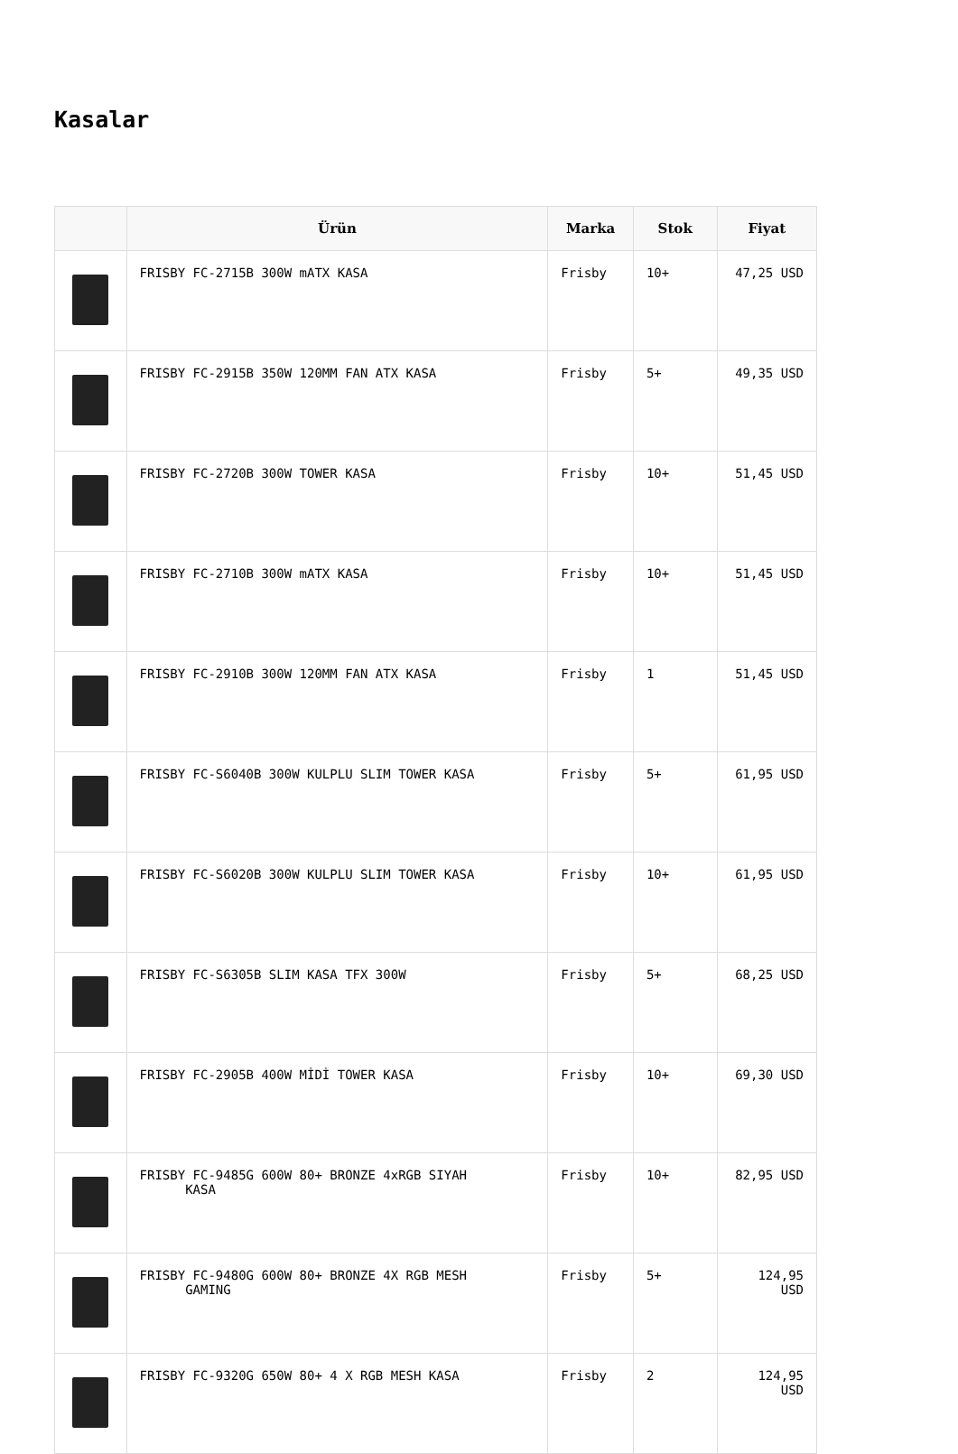Kasalar
| | Ürün | Marka | Stok | Fiyat |
| --- | --- | --- | --- | --- |
| | FRISBY FC-2715B 300W mATX KASA | Frisby | 10+ | 47,25 USD |
| | FRISBY FC-2915B 350W 120MM FAN ATX KASA | Frisby | 5+ | 49,35 USD |
| | FRISBY FC-2720B 300W TOWER KASA | Frisby | 10+ | 51,45 USD |
| | FRISBY FC-2710B 300W mATX KASA | Frisby | 10+ | 51,45 USD |
| | FRISBY FC-2910B 300W 120MM FAN ATX KASA | Frisby | 1 | 51,45 USD |
| | FRISBY FC-S6040B 300W KULPLU SLIM TOWER KASA | Frisby | 5+ | 61,95 USD |
| | FRISBY FC-S6020B 300W KULPLU SLIM TOWER KASA | Frisby | 10+ | 61,95 USD |
| | FRISBY FC-S6305B SLIM KASA TFX 300W | Frisby | 5+ | 68,25 USD |
| | FRISBY FC-2905B 400W MİDİ TOWER KASA | Frisby | 10+ | 69,30 USD |
| | FRISBY FC-9485G 600W 80+ BRONZE 4xRGB SIYAH KASA | Frisby | 10+ | 82,95 USD |
| | FRISBY FC-9480G 600W 80+ BRONZE 4X RGB MESH GAMING | Frisby | 5+ | 124,95 USD |
| | FRISBY FC-9320G 650W 80+ 4 X RGB MESH KASA | Frisby | 2 | 124,95 USD |